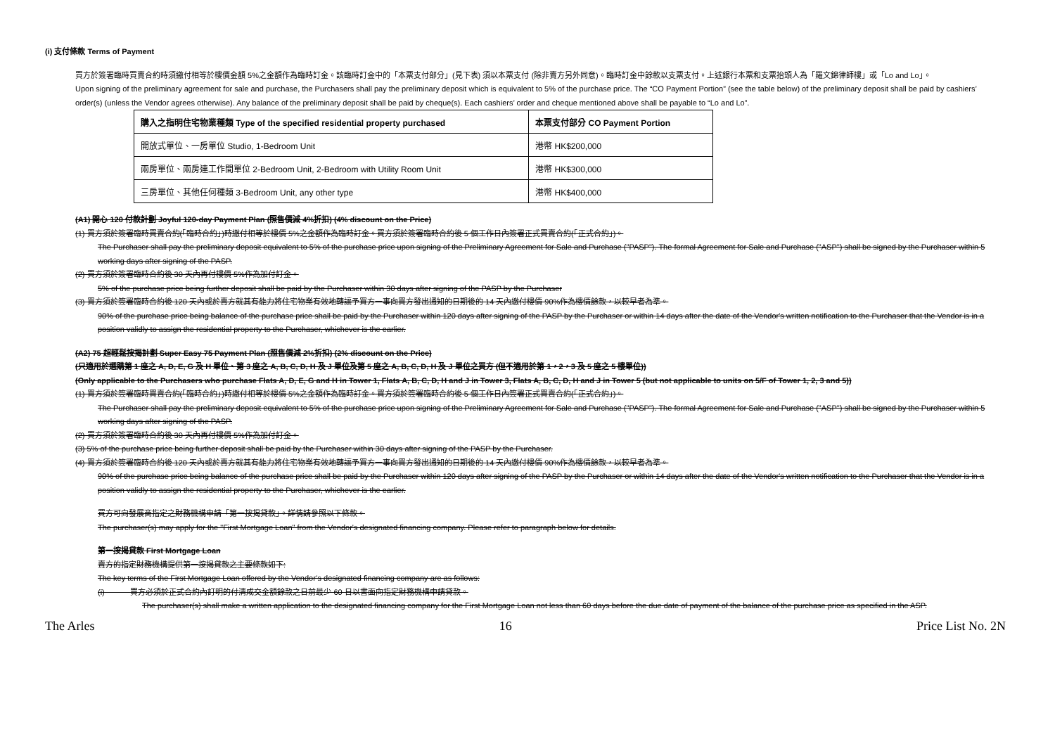(i) 支付條款 Terms of Payment
買方於簽署臨時買賣合約時須繳付相等於樓價金額 5%之金額作為臨時訂金。該臨時訂金中的「本票支付部分」(見下表) 須以本票支付 (除非賣方另外同意)。臨時訂金中餘款以支票支付。上述銀行本票和支票抬頭人為「羅文錦律師樓」或「Lo and Lo」。
Upon signing of the preliminary agreement for sale and purchase, the Purchasers shall pay the preliminary deposit which is equivalent to 5% of the purchase price. The “CO Payment Portion” (see the table below) of the preliminary deposit shall be paid by cashiers’ order(s) (unless the Vendor agrees otherwise). Any balance of the preliminary deposit shall be paid by cheque(s). Each cashiers’ order and cheque mentioned above shall be payable to “Lo and Lo”.
| 購入之指明住宅物業種類 Type of the specified residential property purchased | 本票支付部分 CO Payment Portion |
| --- | --- |
| 開放式單位、一房單位 Studio, 1-Bedroom Unit | 港幣 HK$200,000 |
| 兩房單位、兩房連工作間單位 2-Bedroom Unit, 2-Bedroom with Utility Room Unit | 港幣 HK$300,000 |
| 三房單位、其他任何種類 3-Bedroom Unit, any other type | 港幣 HK$400,000 |
(A1) 開心 120 付款計劃 Joyful 120-day Payment Plan (照售價減 4%折扣) (4% discount on the Price)
(1) 買方須於簽署臨時買賣合約(「臨時合約」)時繳付相等於樓價 5%之金額作為臨時訂金。買方須於簽署臨時合約後 5 個工作日內簽署正式買賣合約(「正式合約」)。
The Purchaser shall pay the preliminary deposit equivalent to 5% of the purchase price upon signing of the Preliminary Agreement for Sale and Purchase ("PASP"). The formal Agreement for Sale and Purchase ("ASP") shall be signed by the Purchaser within 5 working days after signing of the PASP.
(2) 買方須於簽署臨時合約後 30 天內再付樓價 5%作為加付訂金。
5% of the purchase price being further deposit shall be paid by the Purchaser within 30 days after signing of the PASP by the Purchaser
(3) 買方須於簽署臨時合約後 120 天內或於賣方就其有能力將住宅物業有效地轉讓予買方一事向買方發出通知的日期後的 14 天內繳付樓價 90%作為樓價餘款，以較早者為準。
90% of the purchase price being balance of the purchase price shall be paid by the Purchaser within 120 days after signing of the PASP by the Purchaser or within 14 days after the date of the Vendor's written notification to the Purchaser that the Vendor is in a position validly to assign the residential property to the Purchaser, whichever is the earlier.
(A2) 75 超輕鬆按揭計劃 Super Easy 75 Payment Plan (照售價減 2%折扣) (2% discount on the Price)
(只適用於選購第 1 座之 A, D, E, G 及 H 單位、第 3 座之 A, B, C, D, H 及 J 單位及第 5 座之 A, B, C, D, H 及 J 單位之買方 (但不適用於第 1，2，3 及 5 座之 5 樓單位))
(Only applicable to the Purchasers who purchase Flats A, D, E, G and H in Tower 1, Flats A, B, C, D, H and J in Tower 3, Flats A, B, C, D, H and J in Tower 5 (but not applicable to units on 5/F of Tower 1, 2, 3 and 5))
(1) 買方須於簽署臨時買賣合約(「臨時合約」)時繳付相等於樓價 5%之金額作為臨時訂金。買方須於簽署臨時合約後 5 個工作日內簽署正式買賣合約(「正式合約」)。
The Purchaser shall pay the preliminary deposit equivalent to 5% of the purchase price upon signing of the Preliminary Agreement for Sale and Purchase ("PASP"). The formal Agreement for Sale and Purchase ("ASP") shall be signed by the Purchaser within 5 working days after signing of the PASP.
(2) 買方須於簽署臨時合約後 30 天內再付樓價 5%作為加付訂金。
(3) 5% of the purchase price being further deposit shall be paid by the Purchaser within 30 days after signing of the PASP by the Purchaser.
(4) 買方須於簽署臨時合約後 120 天內或於賣方就其有能力將住宅物業有效地轉讓予買方一事向買方發出通知的日期後的 14 天內繳付樓價 90%作為樓價餘款，以較早者為準。
90% of the purchase price being balance of the purchase price shall be paid by the Purchaser within 120 days after signing of the PASP by the Purchaser or within 14 days after the date of the Vendor's written notification to the Purchaser that the Vendor is in a position validly to assign the residential property to the Purchaser, whichever is the earlier.
買方可向發展商指定之財務機構申請「第一按揭貸款」。詳情請參照以下條款。
The purchaser(s) may apply for the "First Mortgage Loan" from the Vendor's designated financing company. Please refer to paragraph below for details.
第一按揭貸款 First Mortgage Loan
賣方的指定財務機構提供第一按揭貸款之主要條款如下:
The key terms of the First Mortgage Loan offered by the Vendor’s designated financing company are as follows:
(i) 買方必須於正式合約內訂明的付清成交金額餘款之日前最少 60 日以書面向指定財務機構申請貸款。
The purchaser(s) shall make a written application to the designated financing company for the First Mortgage Loan not less than 60 days before the due date of payment of the balance of the purchase price as specified in the ASP.
The Arles 16 Price List No. 2N